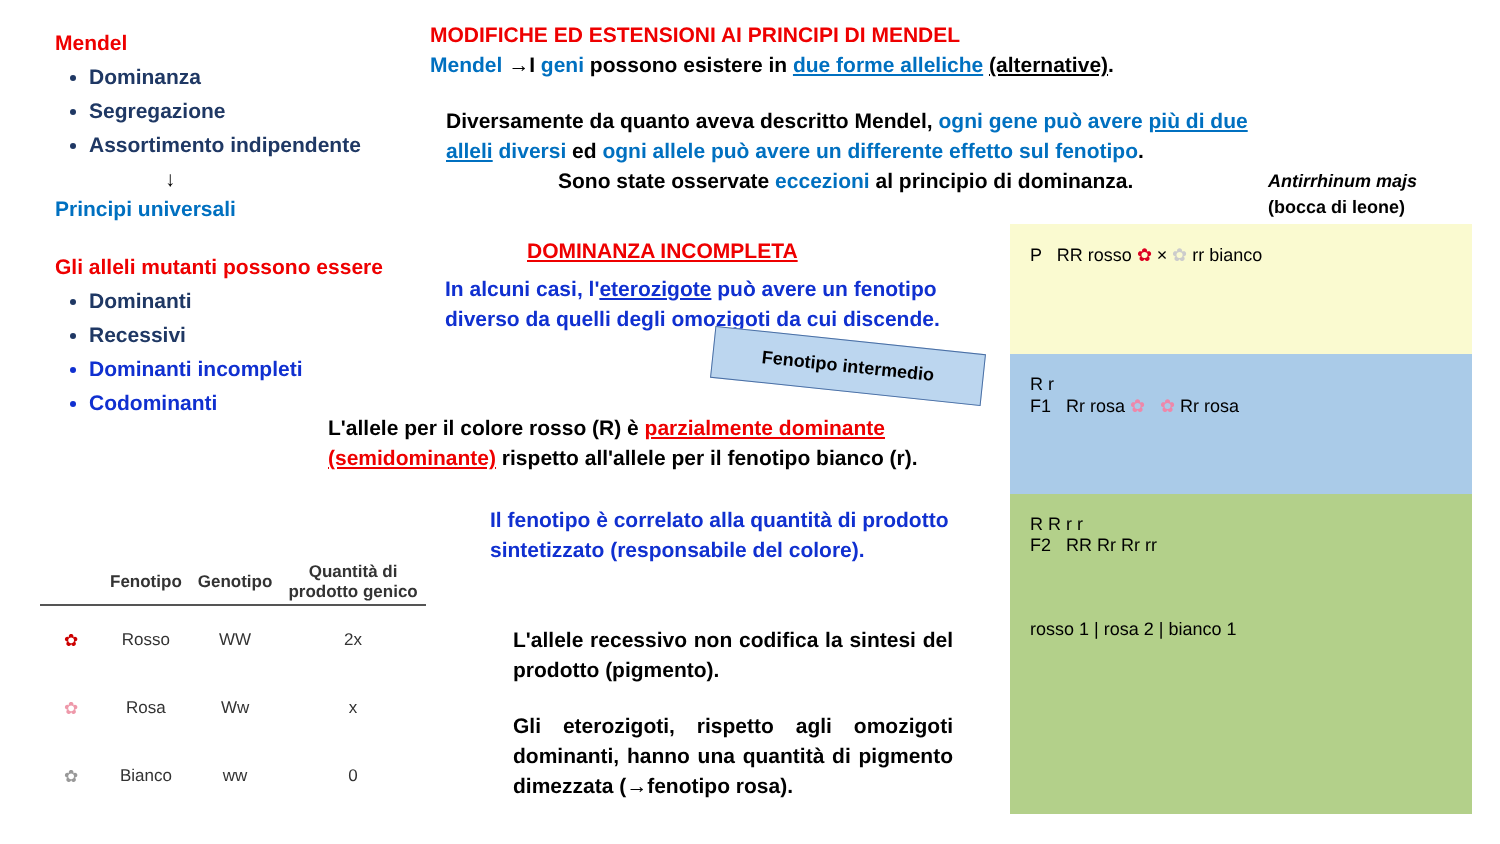Mendel
Dominanza
Segregazione
Assortimento indipendente
↓
Principi universali
Gli alleli mutanti possono essere
Dominanti
Recessivi
Dominanti incompleti
Codominanti
MODIFICHE ED ESTENSIONI AI PRINCIPI DI MENDEL
Mendel →I geni possono esistere in due forme alleliche (alternative).
Diversamente da quanto aveva descritto Mendel, ogni gene può avere più di due alleli diversi ed ogni allele può avere un differente effetto sul fenotipo.
Sono state osservate eccezioni al principio di dominanza.
Antirrhinum majs
(bocca di leone)
DOMINANZA INCOMPLETA
In alcuni casi, l'eterozigote può avere un fenotipo diverso da quelli degli omozigoti da cui discende.
Fenotipo intermedio
L'allele per il colore rosso (R) è parzialmente dominante (semidominante) rispetto all'allele per il fenotipo bianco (r).
Il fenotipo è correlato alla quantità di prodotto sintetizzato (responsabile del colore).
| | Fenotipo | Genotipo | Quantità di prodotto genico |
| --- | --- | --- | --- |
| ✿ | Rosso | WW | 2x |
| ✿ | Rosa | Ww | x |
| ✿ | Bianco | ww | 0 |
L'allele recessivo non codifica la sintesi del prodotto (pigmento).
Gli eterozigoti, rispetto agli omozigoti dominanti, hanno una quantità di pigmento dimezzata (→fenotipo rosa).
P RR rosso ✿ × ✿ rr bianco
R r
F1 Rr rosa ✿ ✿ Rr rosa
R R r r
F2 RR Rr Rr rr
rosso 1 | rosa 2 | bianco 1